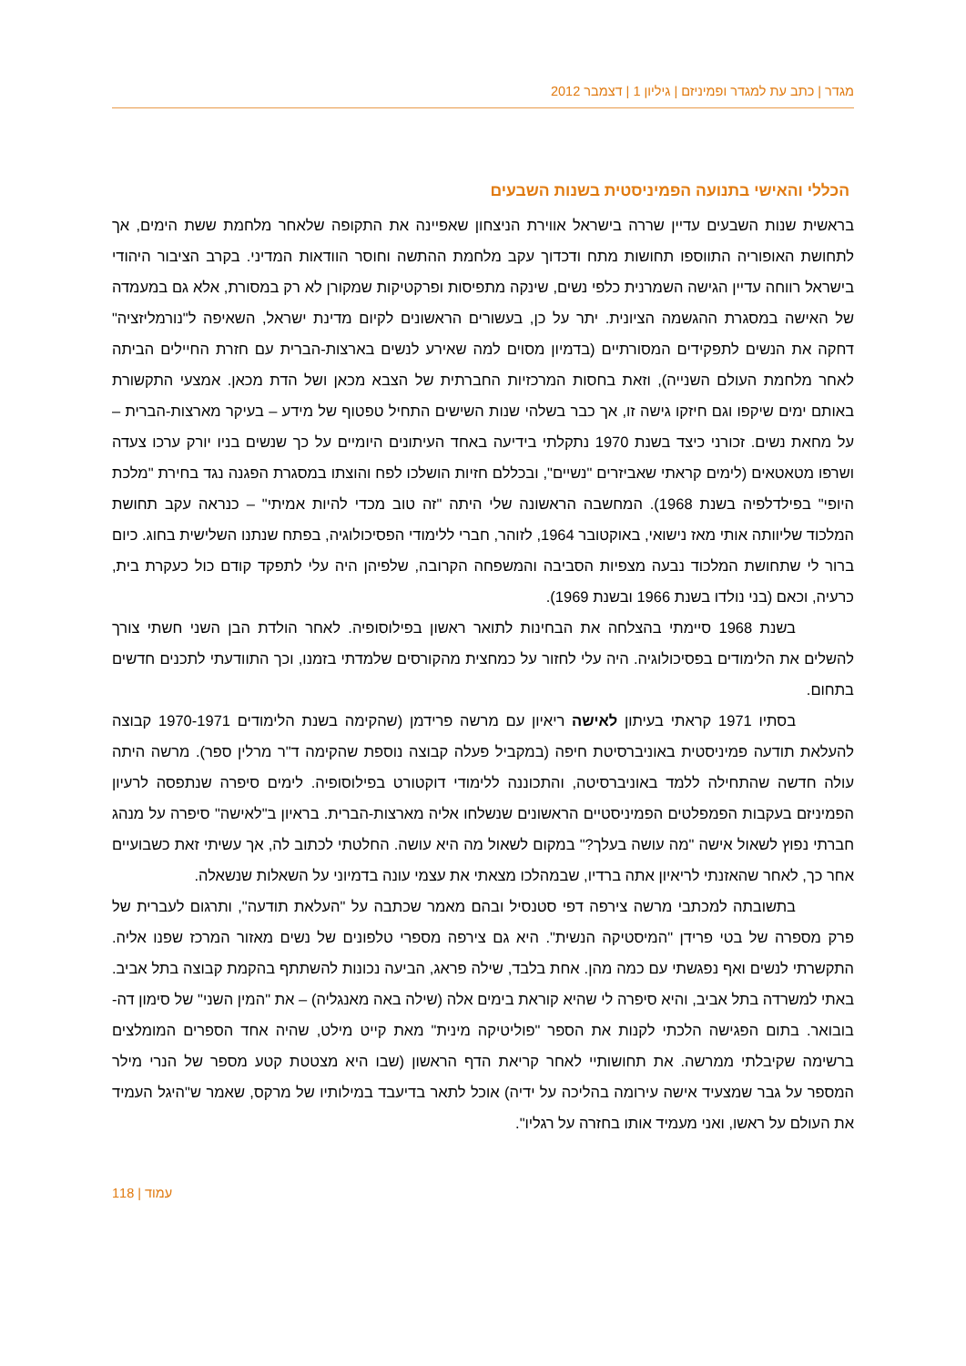מגדר | כתב עת למגדר ופמיניזם | גיליון 1 | דצמבר 2012
הכללי והאישי בתנועה הפמיניסטית בשנות השבעים
בראשית שנות השבעים עדיין שררה בישראל אווירת הניצחון שאפיינה את התקופה שלאחר מלחמת ששת הימים, אך לתחושת האופוריה התווספו תחושות מתח ודכדוך עקב מלחמת ההתשה וחוסר הוודאות המדיני. בקרב הציבור היהודי בישראל רווחה עדיין הגישה השמרנית כלפי נשים, שינקה מתפיסות ופרקטיקות שמקורן לא רק במסורת, אלא גם במעמדה של האישה במסגרת ההגשמה הציונית. יתר על כן, בעשורים הראשונים לקיום מדינת ישראל, השאיפה ל"נורמליזציה" דחקה את הנשים לתפקידים המסורתיים (בדמיון מסוים למה שאירע לנשים בארצות-הברית עם חזרת החיילים הביתה לאחר מלחמת העולם השנייה), וזאת בחסות המרכזיות החברתית של הצבא מכאן ושל הדת מכאן. אמצעי התקשורת באותם ימים שיקפו וגם חיזקו גישה זו, אך כבר בשלהי שנות השישים התחיל טפטוף של מידע – בעיקר מארצות-הברית – על מחאת נשים. זכורני כיצד בשנת 1970 נתקלתי בידיעה באחד העיתונים היומיים על כך שנשים בניו יורק ערכו צעדה ושרפו מטאטאים (לימים קראתי שאביזרים "נשיים", ובכללם חזיות הושלכו לפח והוצתו במסגרת הפגנה נגד בחירת "מלכת היופי" בפילדלפיה בשנת 1968). המחשבה הראשונה שלי היתה "זה טוב מכדי להיות אמיתי" – כנראה עקב תחושת המלכוד שליוותה אותי מאז נישואי, באוקטובר 1964, לזוהר, חברי ללימודי הפסיכולוגיה, בפתח שנתנו השלישית בחוג. כיום ברור לי שתחושת המלכוד נבעה מצפיות הסביבה והמשפחה הקרובה, שלפיהן היה עלי לתפקד קודם כול כעקרת בית, כרעיה, וכאם (בני נולדו בשנת 1966 ובשנת 1969).
בשנת 1968 סיימתי בהצלחה את הבחינות לתואר ראשון בפילוסופיה. לאחר הולדת הבן השני חשתי צורך להשלים את הלימודים בפסיכולוגיה. היה עלי לחזור על כמחצית מהקורסים שלמדתי בזמנו, וכך התוודעתי לתכנים חדשים בתחום.
בסתיו 1971 קראתי בעיתון לאישה ריאיון עם מרשה פרידמן (שהקימה בשנת הלימודים 1970-1971 קבוצה להעלאת תודעה פמיניסטית באוניברסיטת חיפה (במקביל פעלה קבוצה נוספת שהקימה ד"ר מרלין ספר). מרשה היתה עולה חדשה שהתחילה ללמד באוניברסיטה, והתכוננה ללימודי דוקטורט בפילוסופיה. לימים סיפרה שנתפסה לרעיון הפמיניזם בעקבות הפמפלטים הפמיניסטיים הראשונים שנשלחו אליה מארצות-הברית. בראיון ב"לאישה" סיפרה על מנהג חברתי נפוץ לשאול אישה "מה עושה בעלך?" במקום לשאול מה היא עושה. החלטתי לכתוב לה, אך עשיתי זאת כשבועיים אחר כך, לאחר שהאזנתי לריאיון אתה ברדיו, שבמהלכו מצאתי את עצמי עונה בדמיוני על השאלות שנשאלה.
בתשובתה למכתבי מרשה צירפה דפי סטנסיל ובהם מאמר שכתבה על "העלאת תודעה", ותרגום לעברית של פרק מספרה של בטי פרידן "המיסטיקה הנשית". היא גם צירפה מספרי טלפונים של נשים מאזור המרכז שפנו אליה. התקשרתי לנשים ואף נפגשתי עם כמה מהן. אחת בלבד, שילה פראג, הביעה נכונות להשתתף בהקמת קבוצה בתל אביב. באתי למשרדה בתל אביב, והיא סיפרה לי שהיא קוראת בימים אלה (שילה באה מאנגליה) – את "המין השני" של סימון דה-בובואר. בתום הפגישה הלכתי לקנות את הספר "פוליטיקה מינית" מאת קייט מילט, שהיה אחד הספרים המומלצים ברשימה שקיבלתי ממרשה. את תחושותיי לאחר קריאת הדף הראשון (שבו היא מצטטת קטע מספר של הנרי מילר המספר על גבר שמצעיד אישה עירומה בהליכה על ידיה) אוכל לתאר בדיעבד במילותיו של מרקס, שאמר ש"היגל העמיד את העולם על ראשו, ואני מעמיד אותו בחזרה על רגליו".
עמוד | 118